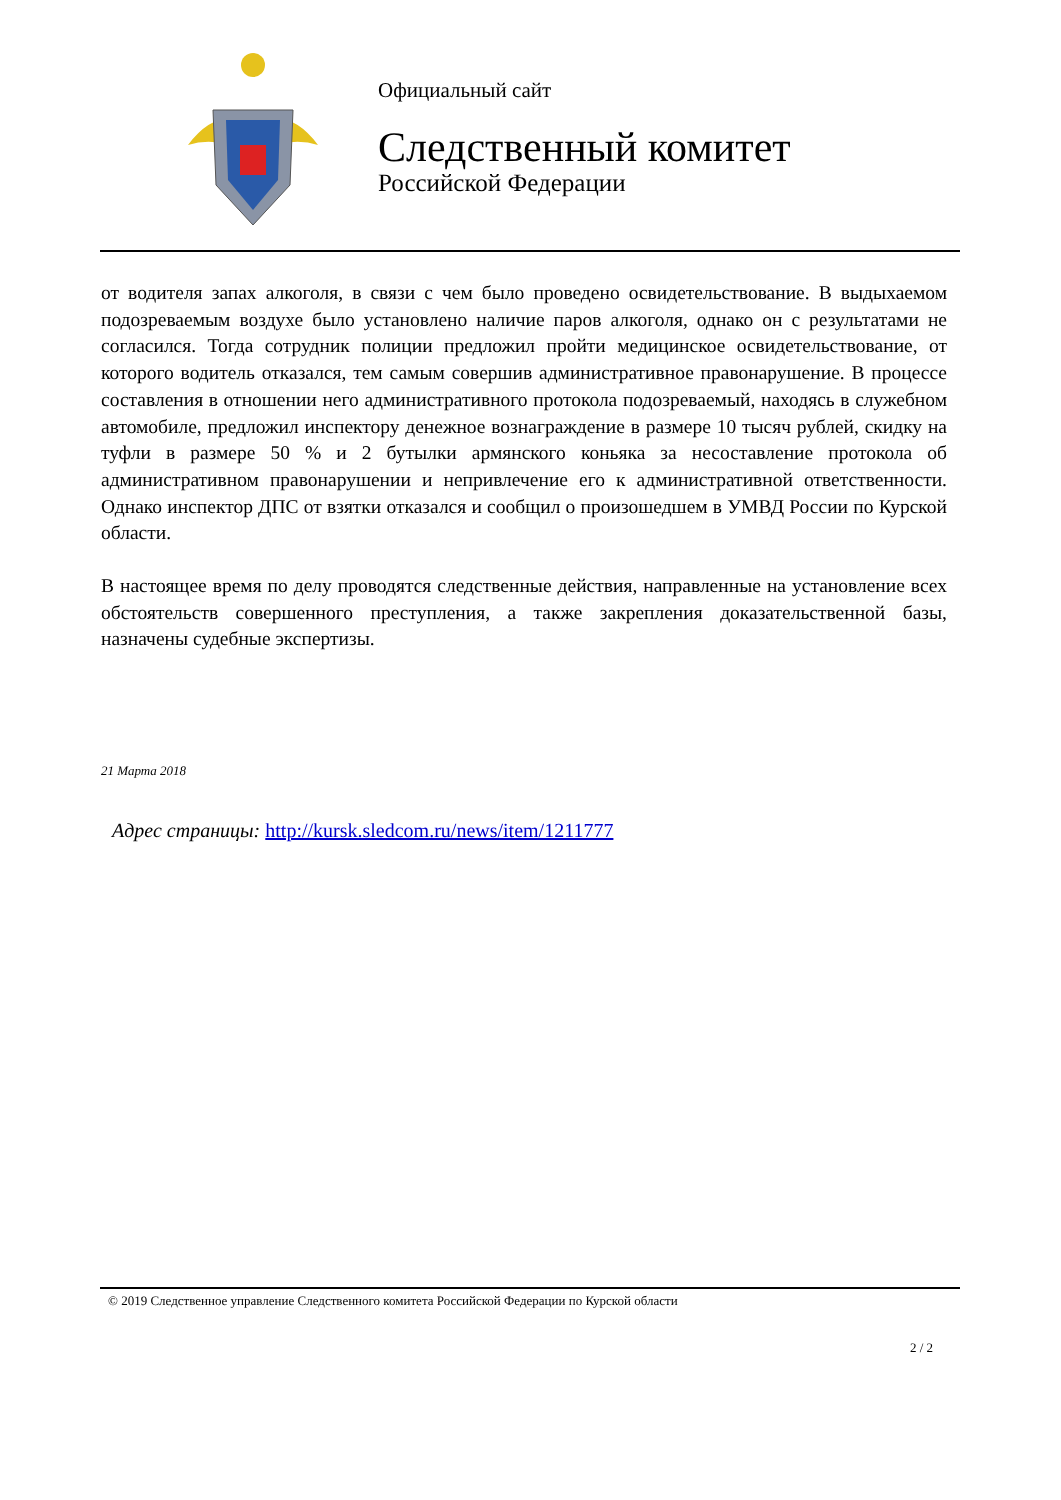Официальный сайт
Следственный комитет
Российской Федерации
от водителя запах алкоголя, в связи с чем было проведено освидетельствование. В выдыхаемом подозреваемым воздухе было установлено наличие паров алкоголя, однако он с результатами не согласился. Тогда сотрудник полиции предложил пройти медицинское освидетельствование, от которого водитель отказался, тем самым совершив административное правонарушение. В процессе составления в отношении него административного протокола подозреваемый, находясь в служебном автомобиле, предложил инспектору денежное вознаграждение в размере 10 тысяч рублей, скидку на туфли в размере 50 % и 2 бутылки армянского коньяка за несоставление протокола об административном правонарушении и непривлечение его к административной ответственности. Однако инспектор ДПС от взятки отказался и сообщил о произошедшем в УМВД России по Курской области.
В настоящее время по делу проводятся следственные действия, направленные на установление всех обстоятельств совершенного преступления, а также закрепления доказательственной базы, назначены судебные экспертизы.
21 Марта 2018
Адрес страницы: http://kursk.sledcom.ru/news/item/1211777
© 2019 Следственное управление Следственного комитета Российской Федерации по Курской области
2 / 2